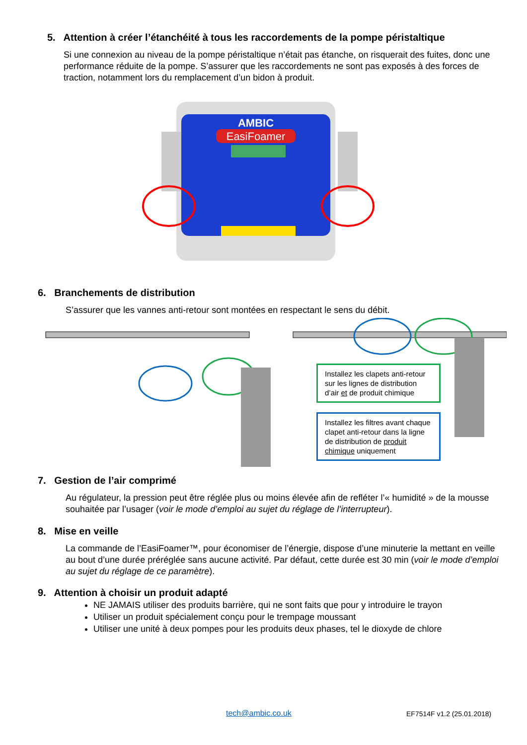5. Attention à créer l’étanchéité à tous les raccordements de la pompe péristaltique
Si une connexion au niveau de la pompe péristaltique n’était pas étanche, on risquerait des fuites, donc une performance réduite de la pompe. S’assurer que les raccordements ne sont pas exposés à des forces de traction, notamment lors du remplacement d’un bidon à produit.
AMBIC
EasiFoamer
6. Branchements de distribution
S’assurer que les vannes anti-retour sont montées en respectant le sens du débit.
Installez les clapets anti-retour sur les lignes de distribution d’air et de produit chimique
Installez les filtres avant chaque clapet anti-retour dans la ligne de distribution de produit chimique uniquement
7. Gestion de l’air comprimé
Au régulateur, la pression peut être réglée plus ou moins élevée afin de refléter l’« humidité » de la mousse souhaitée par l’usager (voir le mode d’emploi au sujet du réglage de l’interrupteur).
8. Mise en veille
La commande de l’EasiFoamer™, pour économiser de l’énergie, dispose d’une minuterie la mettant en veille au bout d’une durée préréglée sans aucune activité. Par défaut, cette durée est 30 min (voir le mode d’emploi au sujet du réglage de ce paramètre).
9. Attention à choisir un produit adapté
NE JAMAIS utiliser des produits barrière, qui ne sont faits que pour y introduire le trayon
Utiliser un produit spécialement conçu pour le trempage moussant
Utiliser une unité à deux pompes pour les produits deux phases, tel le dioxyde de chlore
tech@ambic.co.uk EF7514F v1.2 (25.01.2018)